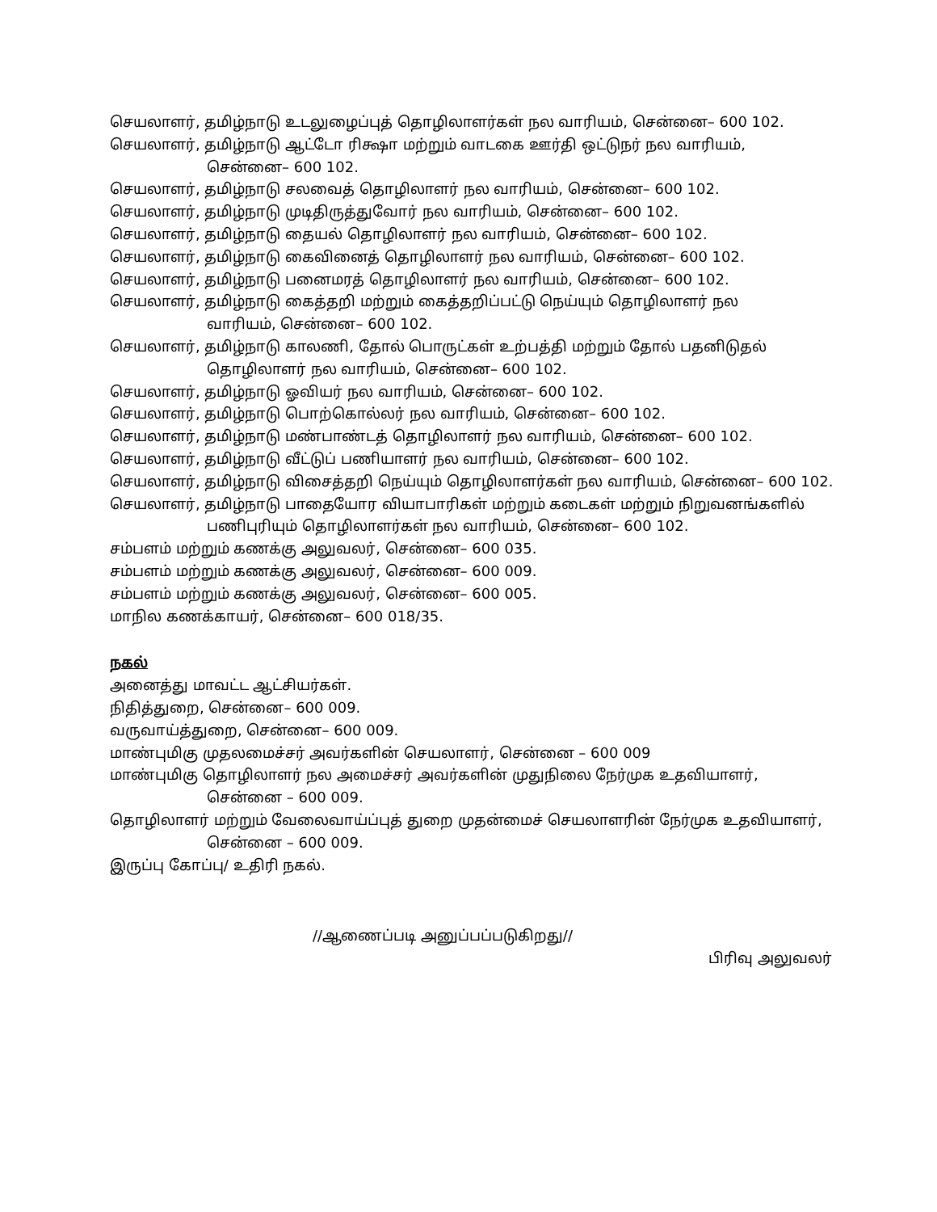செயலாளர், தமிழ்நாடு உடலுழைப்புத் தொழிலாளர்கள் நல வாரியம், சென்னை– 600 102.
செயலாளர், தமிழ்நாடு ஆட்டோ ரிக்ஷா மற்றும் வாடகை ஊர்தி ஒட்டுநர் நல வாரியம்,
சென்னை– 600 102.
செயலாளர், தமிழ்நாடு சலவைத் தொழிலாளர் நல வாரியம், சென்னை– 600 102.
செயலாளர், தமிழ்நாடு முடிதிருத்துவோர் நல வாரியம், சென்னை– 600 102.
செயலாளர், தமிழ்நாடு தையல் தொழிலாளர் நல வாரியம், சென்னை– 600 102.
செயலாளர், தமிழ்நாடு கைவினைத் தொழிலாளர் நல வாரியம், சென்னை– 600 102.
செயலாளர், தமிழ்நாடு பனைமரத் தொழிலாளர் நல வாரியம், சென்னை– 600 102.
செயலாளர், தமிழ்நாடு கைத்தறி மற்றும் கைத்தறிப்பட்டு நெய்யும் தொழிலாளர் நல
வாரியம், சென்னை– 600 102.
செயலாளர், தமிழ்நாடு காலணி, தோல் பொருட்கள் உற்பத்தி மற்றும் தோல் பதனிடுதல்
தொழிலாளர் நல வாரியம், சென்னை– 600 102.
செயலாளர், தமிழ்நாடு ஓவியர் நல வாரியம், சென்னை– 600 102.
செயலாளர், தமிழ்நாடு பொற்கொல்லர் நல வாரியம், சென்னை– 600 102.
செயலாளர், தமிழ்நாடு மண்பாண்டத் தொழிலாளர் நல வாரியம், சென்னை– 600 102.
செயலாளர், தமிழ்நாடு வீட்டுப் பணியாளர் நல வாரியம், சென்னை– 600 102.
செயலாளர், தமிழ்நாடு விசைத்தறி நெய்யும் தொழிலாளர்கள் நல வாரியம், சென்னை– 600 102.
செயலாளர், தமிழ்நாடு பாதையோர வியாபாரிகள் மற்றும் கடைகள் மற்றும் நிறுவனங்களில்
பணிபுரியும் தொழிலாளர்கள் நல வாரியம், சென்னை– 600 102.
சம்பளம் மற்றும் கணக்கு அலுவலர், சென்னை– 600 035.
சம்பளம் மற்றும் கணக்கு அலுவலர், சென்னை– 600 009.
சம்பளம் மற்றும் கணக்கு அலுவலர், சென்னை– 600 005.
மாநில கணக்காயர், சென்னை– 600 018/35.
நகல்
அனைத்து மாவட்ட ஆட்சியர்கள்.
நிதித்துறை, சென்னை– 600 009.
வருவாய்த்துறை, சென்னை– 600 009.
மாண்புமிகு முதலமைச்சர் அவர்களின் செயலாளர், சென்னை – 600 009
மாண்புமிகு தொழிலாளர் நல அமைச்சர் அவர்களின் முதுநிலை நேர்முக உதவியாளர்,
சென்னை – 600 009.
தொழிலாளர் மற்றும் வேலைவாய்ப்புத் துறை முதன்மைச் செயலாளரின் நேர்முக உதவியாளர்,
சென்னை – 600 009.
இருப்பு கோப்பு/ உதிரி நகல்.
//ஆணைப்படி அனுப்பப்படுகிறது//
பிரிவு அலுவலர்